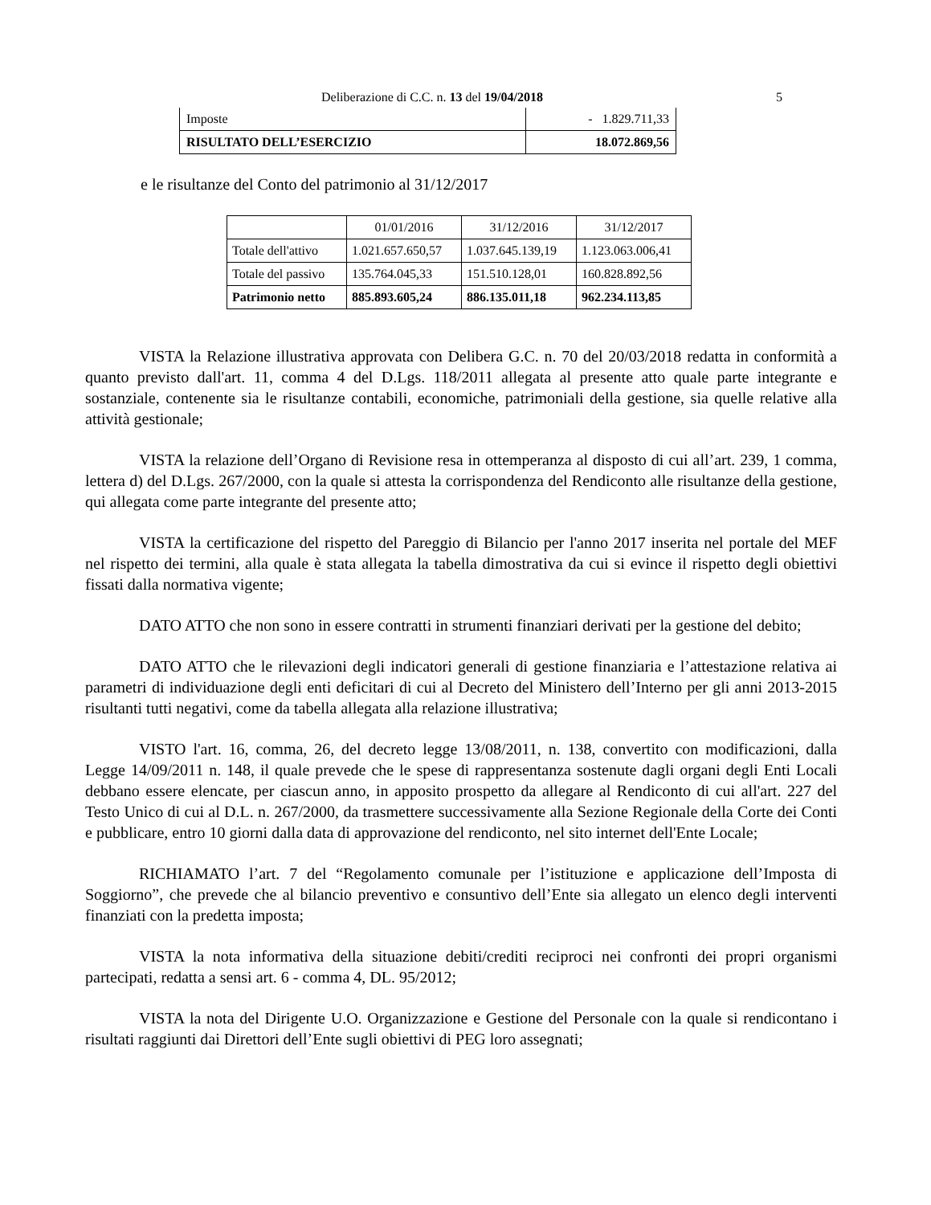Deliberazione di C.C. n. 13 del 19/04/2018 5
| Imposte | - 1.829.711,33 |
| RISULTATO DELL’ESERCIZIO | 18.072.869,56 |
e le risultanze del Conto del patrimonio al 31/12/2017
| | 01/01/2016 | 31/12/2016 | 31/12/2017 |
| Totale dell'attivo | 1.021.657.650,57 | 1.037.645.139,19 | 1.123.063.006,41 |
| Totale del passivo | 135.764.045,33 | 151.510.128,01 | 160.828.892,56 |
| Patrimonio netto | 885.893.605,24 | 886.135.011,18 | 962.234.113,85 |
VISTA la Relazione illustrativa approvata con Delibera G.C. n. 70 del 20/03/2018 redatta in conformità a quanto previsto dall'art. 11, comma 4 del D.Lgs. 118/2011 allegata al presente atto quale parte integrante e sostanziale, contenente sia le risultanze contabili, economiche, patrimoniali della gestione, sia quelle relative alla attività gestionale;
VISTA la relazione dell’Organo di Revisione resa in ottemperanza al disposto di cui all’art. 239, 1 comma, lettera d) del D.Lgs. 267/2000, con la quale si attesta la corrispondenza del Rendiconto alle risultanze della gestione, qui allegata come parte integrante del presente atto;
VISTA la certificazione del rispetto del Pareggio di Bilancio per l'anno 2017 inserita nel portale del MEF nel rispetto dei termini, alla quale è stata allegata la tabella dimostrativa da cui si evince il rispetto degli obiettivi fissati dalla normativa vigente;
DATO ATTO che non sono in essere contratti in strumenti finanziari derivati per la gestione del debito;
DATO ATTO che le rilevazioni degli indicatori generali di gestione finanziaria e l’attestazione relativa ai parametri di individuazione degli enti deficitari di cui al Decreto del Ministero dell’Interno per gli anni 2013-2015 risultanti tutti negativi, come da tabella allegata alla relazione illustrativa;
VISTO l'art. 16, comma, 26, del decreto legge 13/08/2011, n. 138, convertito con modificazioni, dalla Legge 14/09/2011 n. 148, il quale prevede che le spese di rappresentanza sostenute dagli organi degli Enti Locali debbano essere elencate, per ciascun anno, in apposito prospetto da allegare al Rendiconto di cui all'art. 227 del Testo Unico di cui al D.L. n. 267/2000, da trasmettere successivamente alla Sezione Regionale della Corte dei Conti e pubblicare, entro 10 giorni dalla data di approvazione del rendiconto, nel sito internet dell'Ente Locale;
RICHIAMATO l’art. 7 del “Regolamento comunale per l’istituzione e applicazione dell’Imposta di Soggiorno”, che prevede che al bilancio preventivo e consuntivo dell’Ente sia allegato un elenco degli interventi finanziati con la predetta imposta;
VISTA la nota informativa della situazione debiti/crediti reciproci nei confronti dei propri organismi partecipati, redatta a sensi art. 6 - comma 4, DL. 95/2012;
VISTA la nota del Dirigente U.O. Organizzazione e Gestione del Personale con la quale si rendicontano i risultati raggiunti dai Direttori dell’Ente sugli obiettivi di PEG loro assegnati;